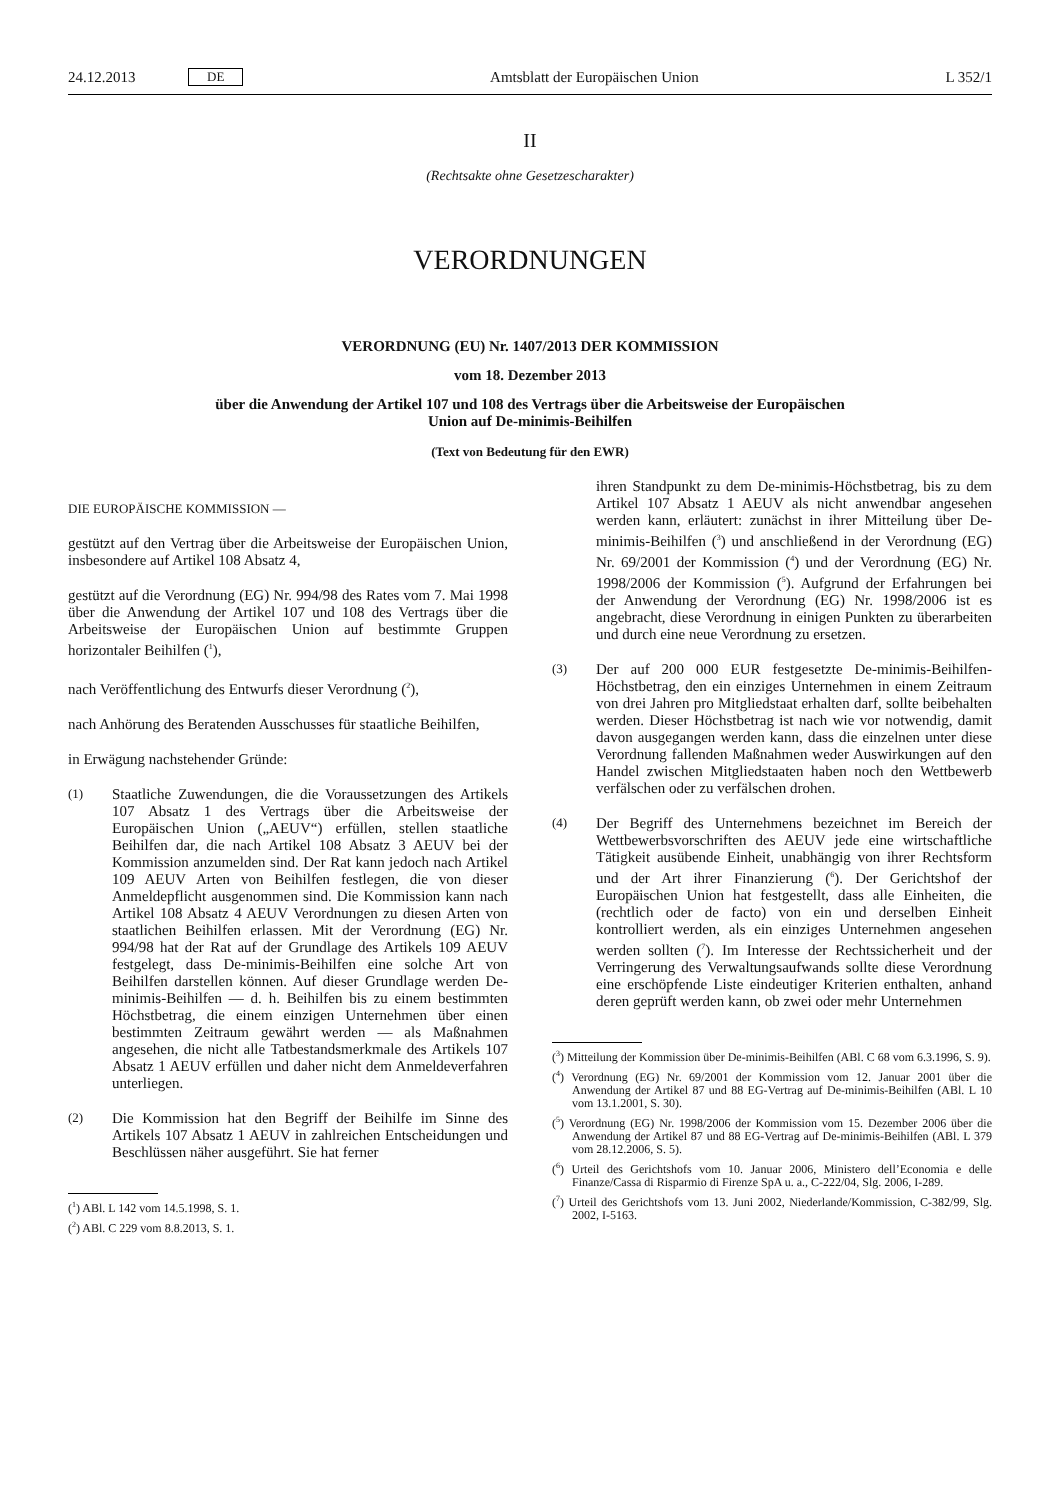24.12.2013 DE Amtsblatt der Europäischen Union L 352/1
II
(Rechtsakte ohne Gesetzescharakter)
VERORDNUNGEN
VERORDNUNG (EU) Nr. 1407/2013 DER KOMMISSION
vom 18. Dezember 2013
über die Anwendung der Artikel 107 und 108 des Vertrags über die Arbeitsweise der Europäischen
Union auf De-minimis-Beihilfen
(Text von Bedeutung für den EWR)
DIE EUROPÄISCHE KOMMISSION —
gestützt auf den Vertrag über die Arbeitsweise der Europäischen Union, insbesondere auf Artikel 108 Absatz 4,
gestützt auf die Verordnung (EG) Nr. 994/98 des Rates vom 7. Mai 1998 über die Anwendung der Artikel 107 und 108 des Vertrags über die Arbeitsweise der Europäischen Union auf bestimmte Gruppen horizontaler Beihilfen (<sup>1</sup>),
nach Veröffentlichung des Entwurfs dieser Verordnung (<sup>2</sup>),
nach Anhörung des Beratenden Ausschusses für staatliche Beihilfen,
in Erwägung nachstehender Gründe:
(1)
Staatliche Zuwendungen, die die Voraussetzungen des Artikels 107 Absatz 1 des Vertrags über die Arbeitsweise der Europäischen Union („AEUV“) erfüllen, stellen staatliche Beihilfen dar, die nach Artikel 108 Absatz 3 AEUV bei der Kommission anzumelden sind. Der Rat kann jedoch nach Artikel 109 AEUV Arten von Beihilfen festlegen, die von dieser Anmeldepflicht ausgenommen sind. Die Kommission kann nach Artikel 108 Absatz 4 AEUV Verordnungen zu diesen Arten von staatlichen Beihilfen erlassen. Mit der Verordnung (EG) Nr. 994/98 hat der Rat auf der Grundlage des Artikels 109 AEUV festgelegt, dass De-minimis-Beihilfen eine solche Art von Beihilfen darstellen können. Auf dieser Grundlage werden De-minimis-Beihilfen — d. h. Beihilfen bis zu einem bestimmten Höchstbetrag, die einem einzigen Unternehmen über einen bestimmten Zeitraum gewährt werden — als Maßnahmen angesehen, die nicht alle Tatbestandsmerkmale des Artikels 107 Absatz 1 AEUV erfüllen und daher nicht dem Anmeldeverfahren unterliegen.
(2)
Die Kommission hat den Begriff der Beihilfe im Sinne des Artikels 107 Absatz 1 AEUV in zahlreichen Entscheidungen und Beschlüssen näher ausgeführt. Sie hat ferner
(<sup>1</sup>) ABl. L 142 vom 14.5.1998, S. 1.
(<sup>2</sup>) ABl. C 229 vom 8.8.2013, S. 1.
ihren Standpunkt zu dem De-minimis-Höchstbetrag, bis zu dem Artikel 107 Absatz 1 AEUV als nicht anwendbar angesehen werden kann, erläutert: zunächst in ihrer Mitteilung über De-minimis-Beihilfen (<sup>3</sup>) und anschließend in der Verordnung (EG) Nr. 69/2001 der Kommission (<sup>4</sup>) und der Verordnung (EG) Nr. 1998/2006 der Kommission (<sup>5</sup>). Aufgrund der Erfahrungen bei der Anwendung der Verordnung (EG) Nr. 1998/2006 ist es angebracht, diese Verordnung in einigen Punkten zu überarbeiten und durch eine neue Verordnung zu ersetzen.
(3)
Der auf 200 000 EUR festgesetzte De-minimis-Beihilfen-Höchstbetrag, den ein einziges Unternehmen in einem Zeitraum von drei Jahren pro Mitgliedstaat erhalten darf, sollte beibehalten werden. Dieser Höchstbetrag ist nach wie vor notwendig, damit davon ausgegangen werden kann, dass die einzelnen unter diese Verordnung fallenden Maßnahmen weder Auswirkungen auf den Handel zwischen Mitgliedstaaten haben noch den Wettbewerb verfälschen oder zu verfälschen drohen.
(4)
Der Begriff des Unternehmens bezeichnet im Bereich der Wettbewerbsvorschriften des AEUV jede eine wirtschaftliche Tätigkeit ausübende Einheit, unabhängig von ihrer Rechtsform und der Art ihrer Finanzierung (<sup>6</sup>). Der Gerichtshof der Europäischen Union hat festgestellt, dass alle Einheiten, die (rechtlich oder de facto) von ein und derselben Einheit kontrolliert werden, als ein einziges Unternehmen angesehen werden sollten (<sup>7</sup>). Im Interesse der Rechtssicherheit und der Verringerung des Verwaltungsaufwands sollte diese Verordnung eine erschöpfende Liste eindeutiger Kriterien enthalten, anhand deren geprüft werden kann, ob zwei oder mehr Unternehmen
(<sup>3</sup>) Mitteilung der Kommission über De-minimis-Beihilfen (ABl. C 68 vom 6.3.1996, S. 9).
(<sup>4</sup>) Verordnung (EG) Nr. 69/2001 der Kommission vom 12. Januar 2001 über die Anwendung der Artikel 87 und 88 EG-Vertrag auf De-minimis-Beihilfen (ABl. L 10 vom 13.1.2001, S. 30).
(<sup>5</sup>) Verordnung (EG) Nr. 1998/2006 der Kommission vom 15. Dezember 2006 über die Anwendung der Artikel 87 und 88 EG-Vertrag auf De-minimis-Beihilfen (ABl. L 379 vom 28.12.2006, S. 5).
(<sup>6</sup>) Urteil des Gerichtshofs vom 10. Januar 2006, Ministero dell’Economia e delle Finanze/Cassa di Risparmio di Firenze SpA u. a., C-222/04, Slg. 2006, I-289.
(<sup>7</sup>) Urteil des Gerichtshofs vom 13. Juni 2002, Niederlande/Kommission, C-382/99, Slg. 2002, I-5163.